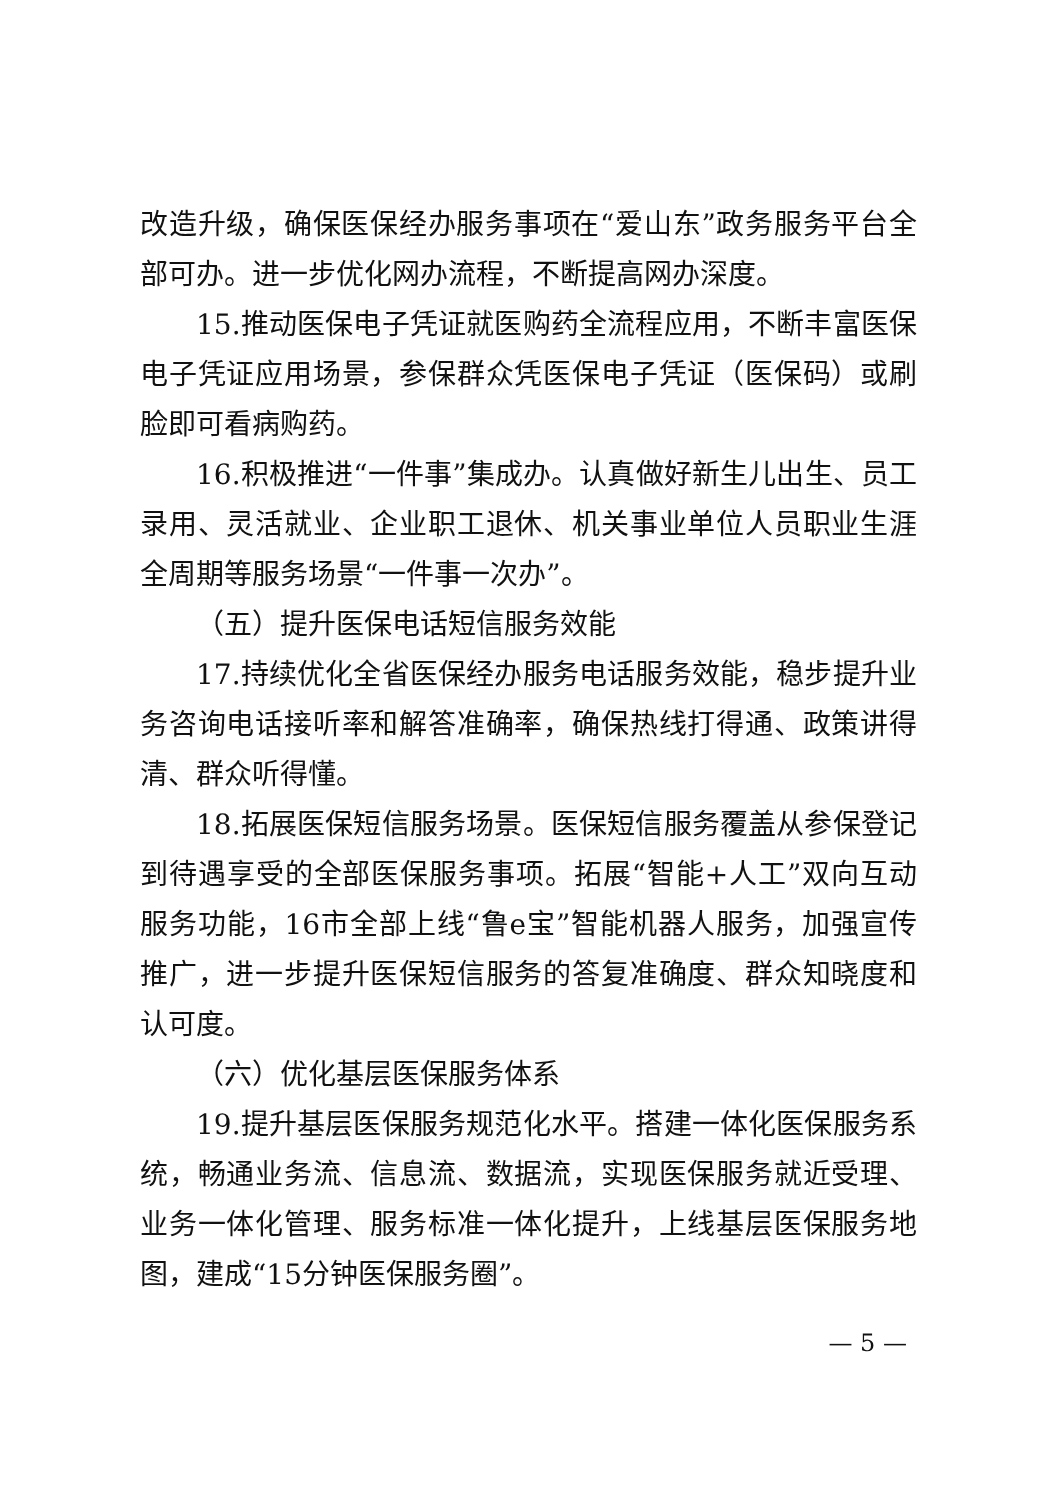改造升级，确保医保经办服务事项在“爱山东”政务服务平台全部可办。进一步优化网办流程，不断提高网办深度。
15.推动医保电子凭证就医购药全流程应用，不断丰富医保电子凭证应用场景，参保群众凭医保电子凭证（医保码）或刷脸即可看病购药。
16.积极推进“一件事”集成办。认真做好新生儿出生、员工录用、灵活就业、企业职工退休、机关事业单位人员职业生涯全周期等服务场景“一件事一次办”。
（五）提升医保电话短信服务效能
17.持续优化全省医保经办服务电话服务效能，稳步提升业务咨询电话接听率和解答准确率，确保热线打得通、政策讲得清、群众听得懂。
18.拓展医保短信服务场景。医保短信服务覆盖从参保登记到待遇享受的全部医保服务事项。拓展“智能+人工”双向互动服务功能，16市全部上线“鲁e宝”智能机器人服务，加强宣传推广，进一步提升医保短信服务的答复准确度、群众知晓度和认可度。
（六）优化基层医保服务体系
19.提升基层医保服务规范化水平。搭建一体化医保服务系统，畅通业务流、信息流、数据流，实现医保服务就近受理、业务一体化管理、服务标准一体化提升，上线基层医保服务地图，建成“15分钟医保服务圈”。
— 5 —